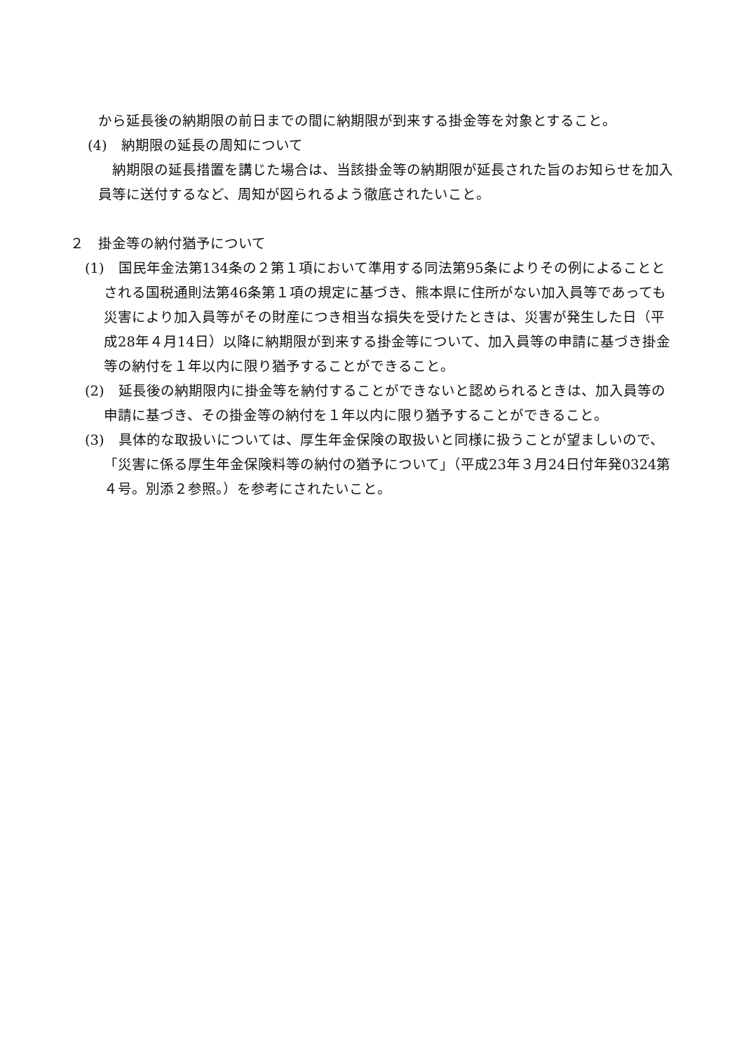から延長後の納期限の前日までの間に納期限が到来する掛金等を対象とすること。
(4)　納期限の延長の周知について
　納期限の延長措置を講じた場合は、当該掛金等の納期限が延長された旨のお知らせを加入員等に送付するなど、周知が図られるよう徹底されたいこと。
２　掛金等の納付猶予について
(1)　国民年金法第134条の２第１項において準用する同法第95条によりその例によることとされる国税通則法第46条第１項の規定に基づき、熊本県に住所がない加入員等であっても災害により加入員等がその財産につき相当な損失を受けたときは、災害が発生した日（平成28年４月14日）以降に納期限が到来する掛金等について、加入員等の申請に基づき掛金等の納付を１年以内に限り猶予することができること。
(2)　延長後の納期限内に掛金等を納付することができないと認められるときは、加入員等の申請に基づき、その掛金等の納付を１年以内に限り猶予することができること。
(3)　具体的な取扱いについては、厚生年金保険の取扱いと同様に扱うことが望ましいので、「災害に係る厚生年金保険料等の納付の猶予について」（平成23年３月24日付年発0324第４号。別添２参照。）を参考にされたいこと。